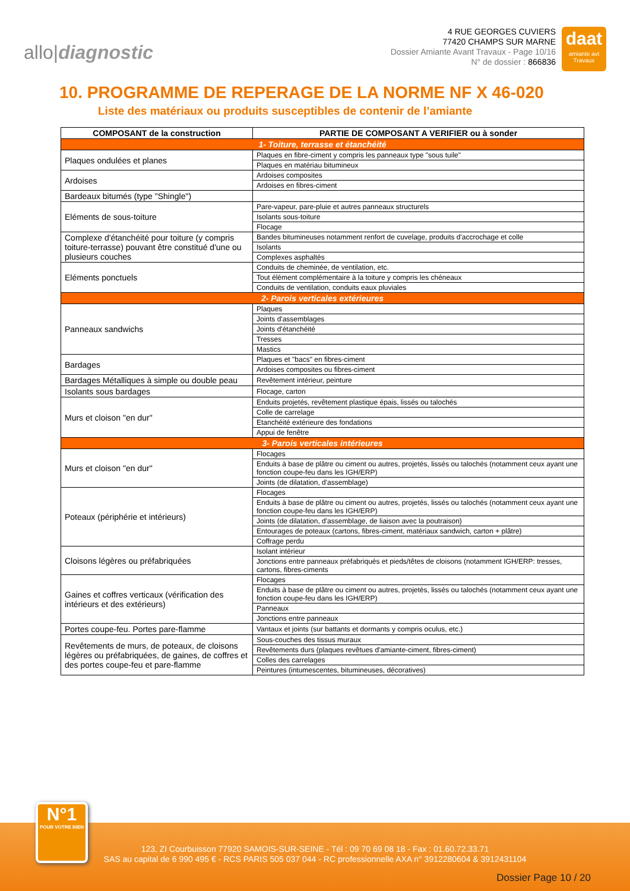allo|diagnostic
4 RUE GEORGES CUVIERS
77420 CHAMPS SUR MARNE
Dossier Amiante Avant Travaux - Page 10/16
N° de dossier : 866836
daat
amiante avt Travaux
10. PROGRAMME DE REPERAGE DE LA NORME NF X 46-020
Liste des matériaux ou produits susceptibles de contenir de l’amiante
| COMPOSANT de la construction | PARTIE DE COMPOSANT A VERIFIER ou à sonder |
| --- | --- |
| 1- Toiture, terrasse et étanchéité | |
| Plaques ondulées et planes | Plaques en fibre-ciment y compris les panneaux type "sous tuile" |
| | Plaques en matériau bitumineux |
| Ardoises | Ardoises composites |
| | Ardoises en fibres-ciment |
| Bardeaux bitumés (type "Shingle") | |
| Eléments de sous-toiture | Pare-vapeur, pare-pluie et autres panneaux structurels |
| | Isolants sous-toiture |
| | Flocage |
| Complexe d'étanchéité pour toiture (y compris toiture-terrasse) pouvant être constitué d'une ou plusieurs couches | Bandes bitumineuses notamment renfort de cuvelage, produits d'accrochage et colle |
| | Isolants |
| | Complexes asphaltés |
| Eléments ponctuels | Conduits de cheminée, de ventilation, etc. |
| | Tout élément complémentaire à la toiture y compris les chéneaux |
| | Conduits de ventilation, conduits eaux pluviales |
| 2- Parois verticales extérieures | |
| Panneaux sandwichs | Plaques |
| | Joints d'assemblages |
| | Joints d'étanchéité |
| | Tresses |
| | Mastics |
| Bardages | Plaques et "bacs" en fibres-ciment |
| | Ardoises composites ou fibres-ciment |
| Bardages Métalliques à simple ou double peau | Revêtement intérieur, peinture |
| Isolants sous bardages | Flocage, carton |
| Murs et cloison "en dur" | Enduits projetés, revêtement plastique épais, lissés ou talochés |
| | Colle de carrelage |
| | Etanchéité extérieure des fondations |
| | Appui de fenêtre |
| 3- Parois verticales intérieures | |
| Murs et cloison "en dur" | Flocages |
| | Enduits à base de plâtre ou ciment ou autres, projetés, lissés ou talochés (notamment ceux ayant une fonction coupe-feu dans les IGH/ERP) |
| | Joints (de dilatation, d'assemblage) |
| Poteaux (périphérie et intérieurs) | Flocages |
| | Enduits à base de plâtre ou ciment ou autres, projetés, lissés ou talochés (notamment ceux ayant une fonction coupe-feu dans les IGH/ERP) |
| | Joints (de dilatation, d'assemblage, de liaison avec la poutraison) |
| | Entourages de poteaux (cartons, fibres-ciment, matériaux sandwich, carton + plâtre) |
| | Coffrage perdu |
| Cloisons légères ou préfabriquées | Isolant intérieur |
| | Jonctions entre panneaux préfabriqués et pieds/têtes de cloisons (notamment IGH/ERP: tresses, cartons, fibres-ciments |
| Gaines et coffres verticaux (vérification des intérieurs et des extérieurs) | Flocages |
| | Enduits à base de plâtre ou ciment ou autres, projetés, lissés ou talochés (notamment ceux ayant une fonction coupe-feu dans les IGH/ERP) |
| | Panneaux |
| | Jonctions entre panneaux |
| Portes coupe-feu. Portes pare-flamme | Vantaux et joints (sur battants et dormants y compris oculus, etc.) |
| Revêtements de murs, de poteaux, de cloisons légères ou préfabriquées, de gaines, de coffres et des portes coupe-feu et pare-flamme | Sous-couches des tissus muraux |
| | Revêtements durs (plaques revêtues d'amiante-ciment, fibres-ciment) |
| | Colles des carrelages |
| | Peintures (intumescentes, bitumineuses, décoratives) |
123, ZI Courbuisson 77920 SAMOIS-SUR-SEINE - Tél : 09 70 69 08 18 - Fax : 01.60.72.33.71
SAS au capital de 6 990 495 € - RCS PARIS 505 037 044 - RC professionnelle AXA n° 3912280604 & 3912431104
Dossier Page 10 / 20
N°1
POUR VOTRE BIEN